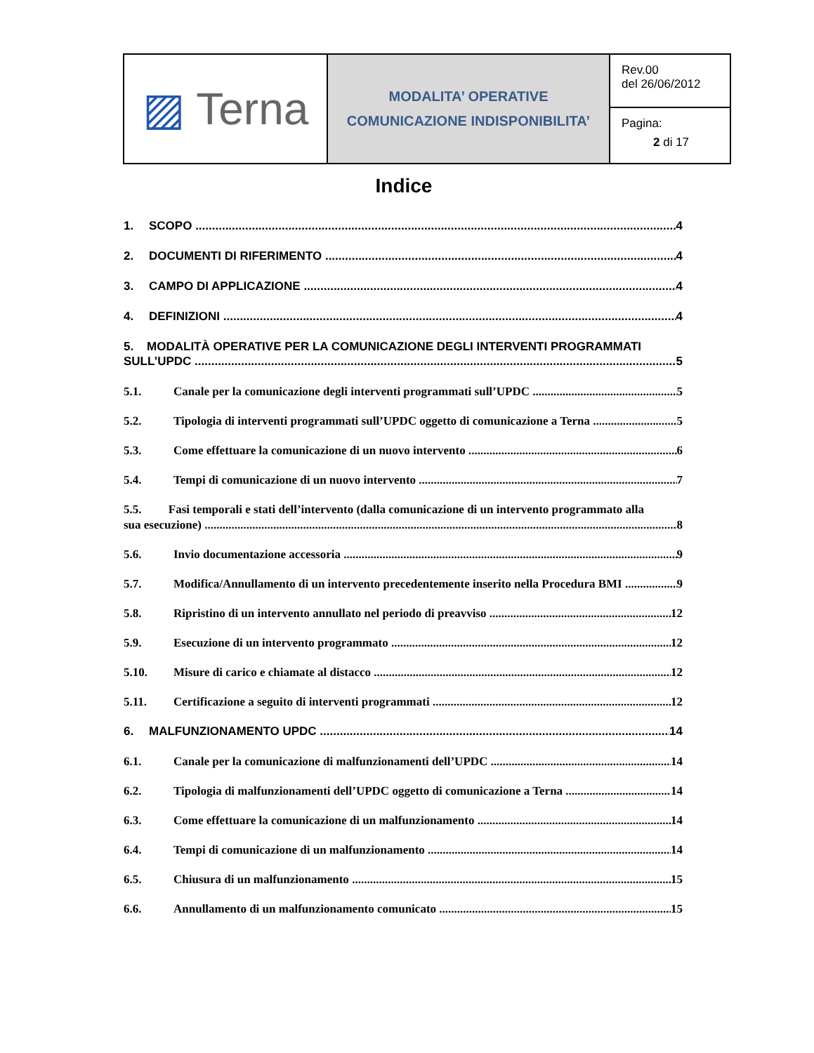| ▨ Terna | MODALITA’ OPERATIVE COMUNICAZIONE INDISPONIBILITA’ | Rev.00 del 26/06/2012 |
| | | Pagina: 2 di 17 |
Indice
1. SCOPO 4
2. DOCUMENTI DI RIFERIMENTO 4
3. CAMPO DI APPLICAZIONE 4
4. DEFINIZIONI 4
5. MODALITÀ OPERATIVE PER LA COMUNICAZIONE DEGLI INTERVENTI PROGRAMMATI
SULL’UPDC 5
5.1. Canale per la comunicazione degli interventi programmati sull’UPDC 5
5.2. Tipologia di interventi programmati sull’UPDC oggetto di comunicazione a Terna 5
5.3. Come effettuare la comunicazione di un nuovo intervento 6
5.4. Tempi di comunicazione di un nuovo intervento 7
5.5. Fasi temporali e stati dell’intervento (dalla comunicazione di un intervento programmato alla
sua esecuzione) 8
5.6. Invio documentazione accessoria 9
5.7. Modifica/Annullamento di un intervento precedentemente inserito nella Procedura BMI 9
5.8. Ripristino di un intervento annullato nel periodo di preavviso 12
5.9. Esecuzione di un intervento programmato 12
5.10. Misure di carico e chiamate al distacco 12
5.11. Certificazione a seguito di interventi programmati 12
6. MALFUNZIONAMENTO UPDC 14
6.1. Canale per la comunicazione di malfunzionamenti dell’UPDC 14
6.2. Tipologia di malfunzionamenti dell’UPDC oggetto di comunicazione a Terna 14
6.3. Come effettuare la comunicazione di un malfunzionamento 14
6.4. Tempi di comunicazione di un malfunzionamento 14
6.5. Chiusura di un malfunzionamento 15
6.6. Annullamento di un malfunzionamento comunicato 15